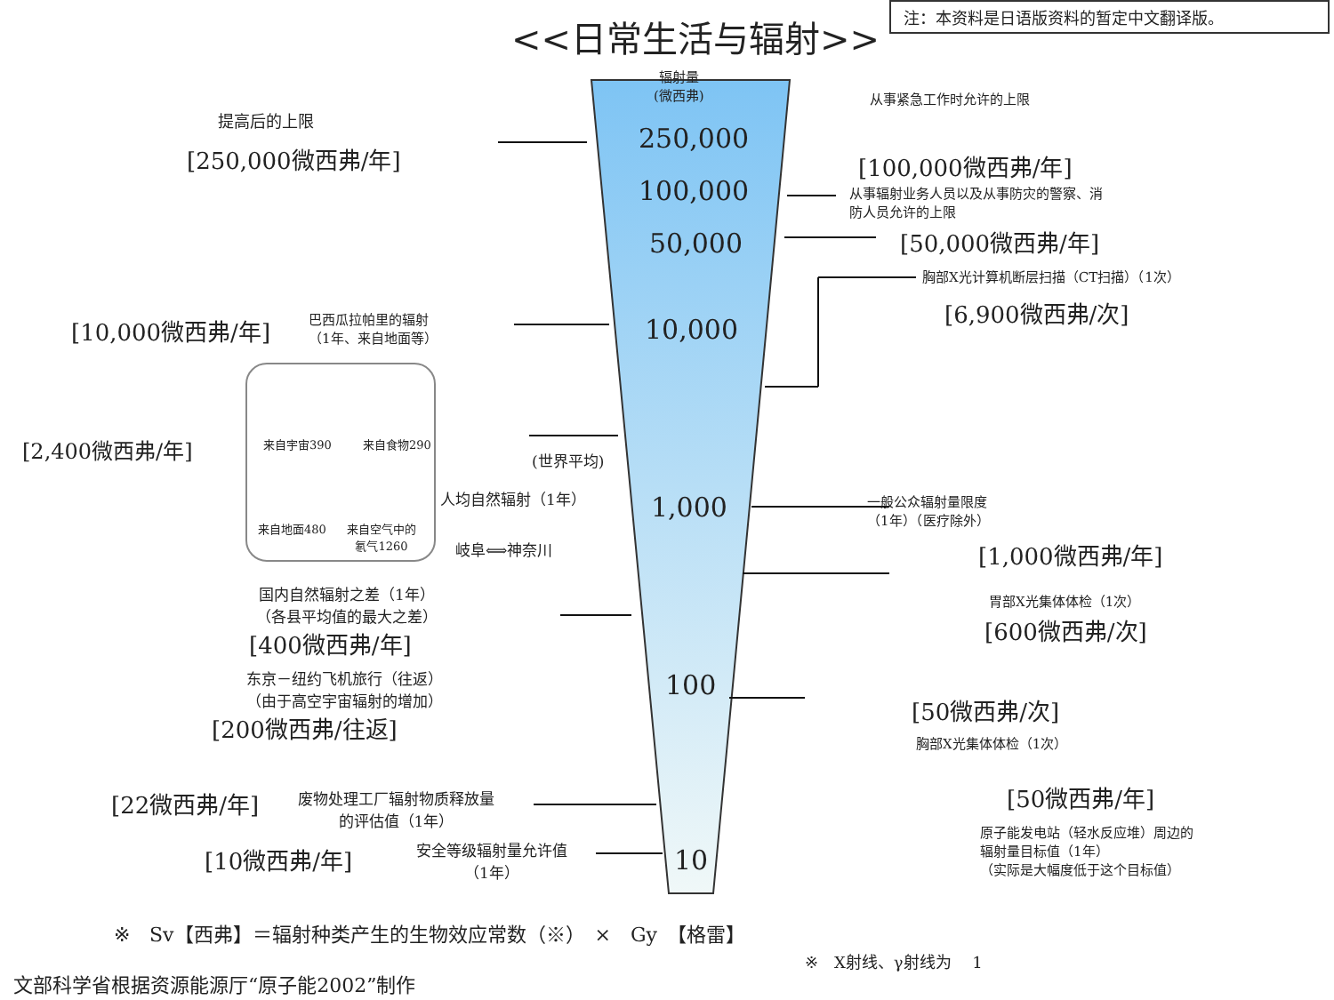注：本资料是日语版资料的暂定中文翻译版。
<<日常生活与辐射>>
辐射量
(微西弗)
250,000
100,000
50,000
10,000
1,000
100
10
提高后的上限
[250,000微西弗/年]
从事紧急工作时允许的上限
[100,000微西弗/年]
从事辐射业务人员以及从事防灾的警察、消
防人员允许的上限
[50,000微西弗/年]
胸部X光计算机断层扫描（CT扫描）（1次）
[6,900微西弗/次]
[10,000微西弗/年]
巴西瓜拉帕里的辐射
（1年、来自地面等）
来自宇宙390 来自食物290
来自地面480
来自空气中的
氡气1260
[2,400微西弗/年] (世界平均)
人均自然辐射（1年）
一般公众辐射量限度
（1年）（医疗除外）
[1,000微西弗/年]
岐阜⟺神奈川
胃部X光集体体检（1次）
[600微西弗/次]
国内自然辐射之差（1年）
（各县平均值的最大之差）
[400微西弗/年]
东京－纽约飞机旅行（往返）
（由于高空宇宙辐射的增加）
[200微西弗/往返]
[50微西弗/次]
胸部X光集体体检（1次）
[50微西弗/年]
原子能发电站（轻水反应堆）周边的
辐射量目标值（1年）
（实际是大幅度低于这个目标值）
[22微西弗/年]
废物处理工厂辐射物质释放量
的评估值（1年）
[10微西弗/年]
安全等级辐射量允许值
（1年）
※　Sv【西弗】＝辐射种类产生的生物效应常数（※）　×　Gy　【格雷】
※　X射线、γ射线为　 1
文部科学省根据资源能源厅“原子能2002”制作